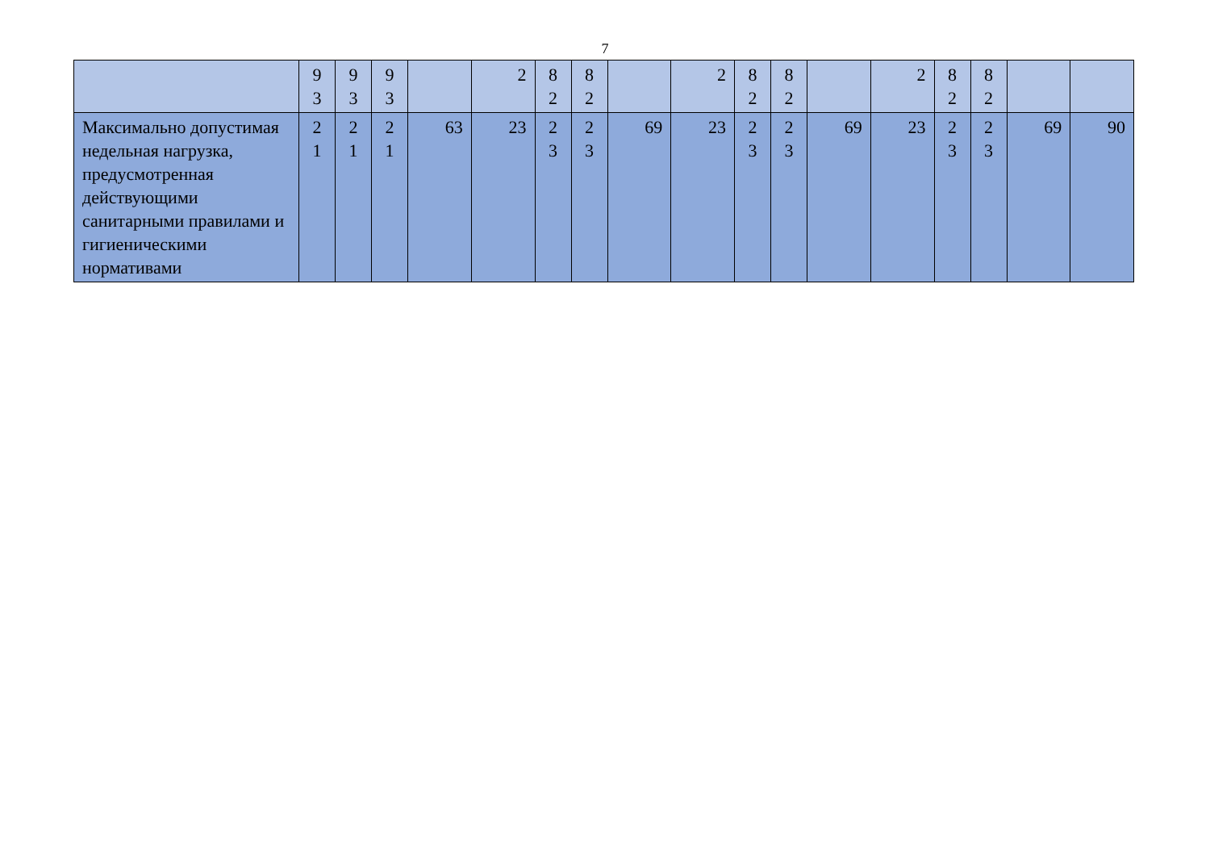7
| | 9 3 | 9 3 | 9 3 | | 2 | 8 2 | 8 2 | | 2 | 8 2 | 8 2 | | 2 | 8 2 | 8 2 | | |
| Максимально допустимая недельная нагрузка, предусмотренная действующими санитарными правилами и гигиеническими нормативами | 2 1 | 2 1 | 2 1 | 63 | 23 | 2 3 | 2 3 | 69 | 23 | 2 3 | 2 3 | 69 | 23 | 2 3 | 2 3 | 69 | 90 |